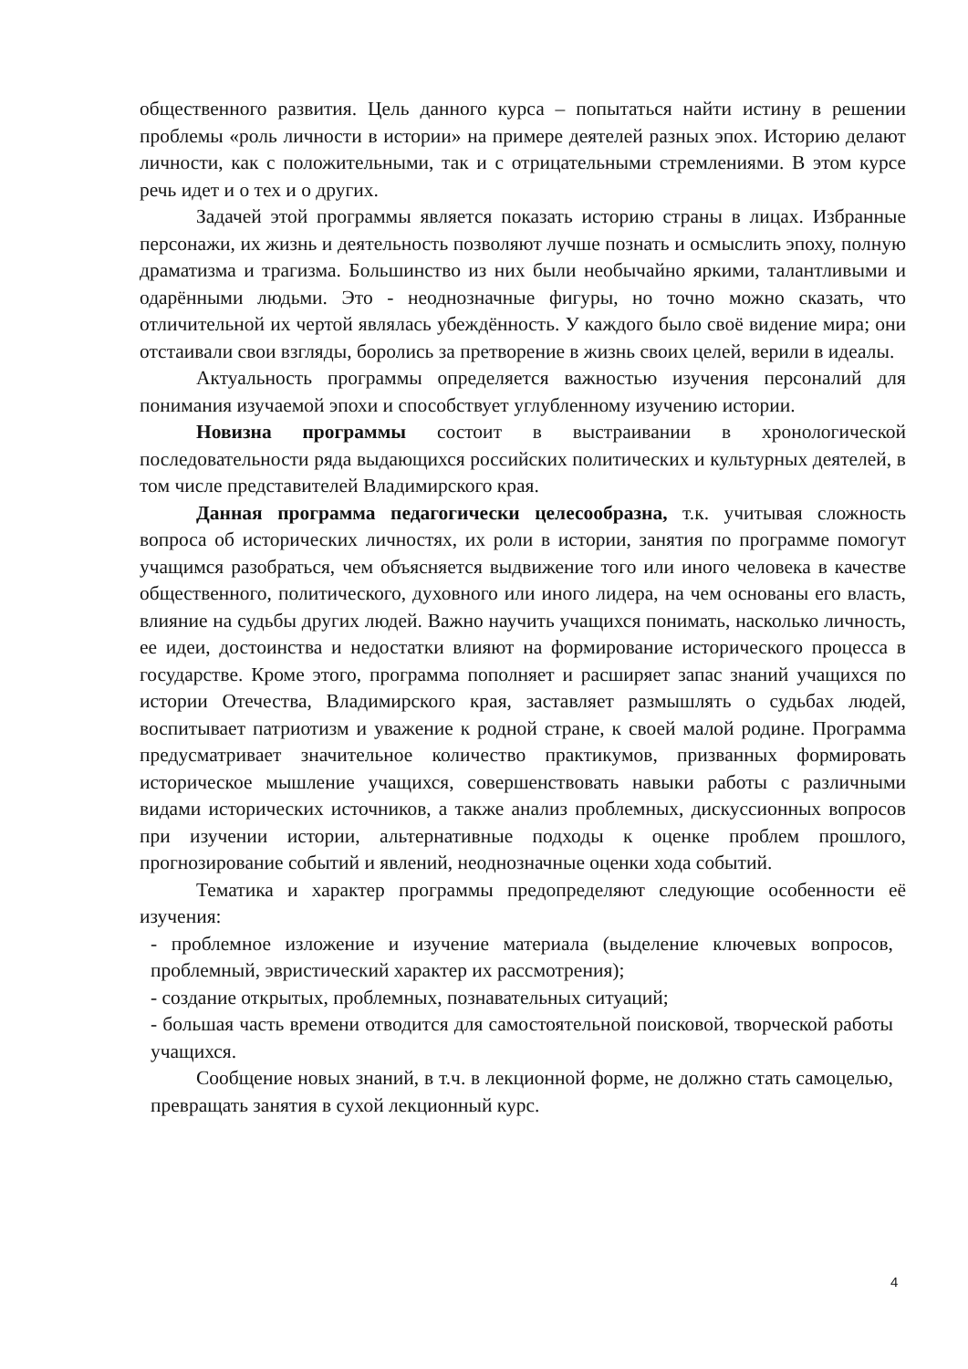общественного развития. Цель данного курса – попытаться найти истину в решении проблемы «роль личности в истории» на примере деятелей разных эпох. Историю делают личности, как с положительными, так и с отрицательными стремлениями. В этом курсе речь идет и о тех и о других.
Задачей этой программы является показать историю страны в лицах. Избранные персонажи, их жизнь и деятельность позволяют лучше познать и осмыслить эпоху, полную драматизма и трагизма. Большинство из них были необычайно яркими, талантливыми и одарёнными людьми. Это - неоднозначные фигуры, но точно можно сказать, что отличительной их чертой являлась убеждённость. У каждого было своё видение мира; они отстаивали свои взгляды, боролись за претворение в жизнь своих целей, верили в идеалы.
Актуальность программы определяется важностью изучения персоналий для понимания изучаемой эпохи и способствует углубленному изучению истории.
Новизна программы состоит в выстраивании в хронологической последовательности ряда выдающихся российских политических и культурных деятелей, в том числе представителей Владимирского края.
Данная программа педагогически целесообразна, т.к. учитывая сложность вопроса об исторических личностях, их роли в истории, занятия по программе помогут учащимся разобраться, чем объясняется выдвижение того или иного человека в качестве общественного, политического, духовного или иного лидера, на чем основаны его власть, влияние на судьбы других людей. Важно научить учащихся понимать, насколько личность, ее идеи, достоинства и недостатки влияют на формирование исторического процесса в государстве. Кроме этого, программа пополняет и расширяет запас знаний учащихся по истории Отечества, Владимирского края, заставляет размышлять о судьбах людей, воспитывает патриотизм и уважение к родной стране, к своей малой родине. Программа предусматривает значительное количество практикумов, призванных формировать историческое мышление учащихся, совершенствовать навыки работы с различными видами исторических источников, а также анализ проблемных, дискуссионных вопросов при изучении истории, альтернативные подходы к оценке проблем прошлого, прогнозирование событий и явлений, неоднозначные оценки хода событий.
Тематика и характер программы предопределяют следующие особенности её изучения:
- проблемное изложение и изучение материала (выделение ключевых вопросов, проблемный, эвристический характер их рассмотрения);
- создание открытых, проблемных, познавательных ситуаций;
- большая часть времени отводится для самостоятельной поисковой, творческой работы учащихся.
Сообщение новых знаний, в т.ч. в лекционной форме, не должно стать самоцелью, превращать занятия в сухой лекционный курс.
4